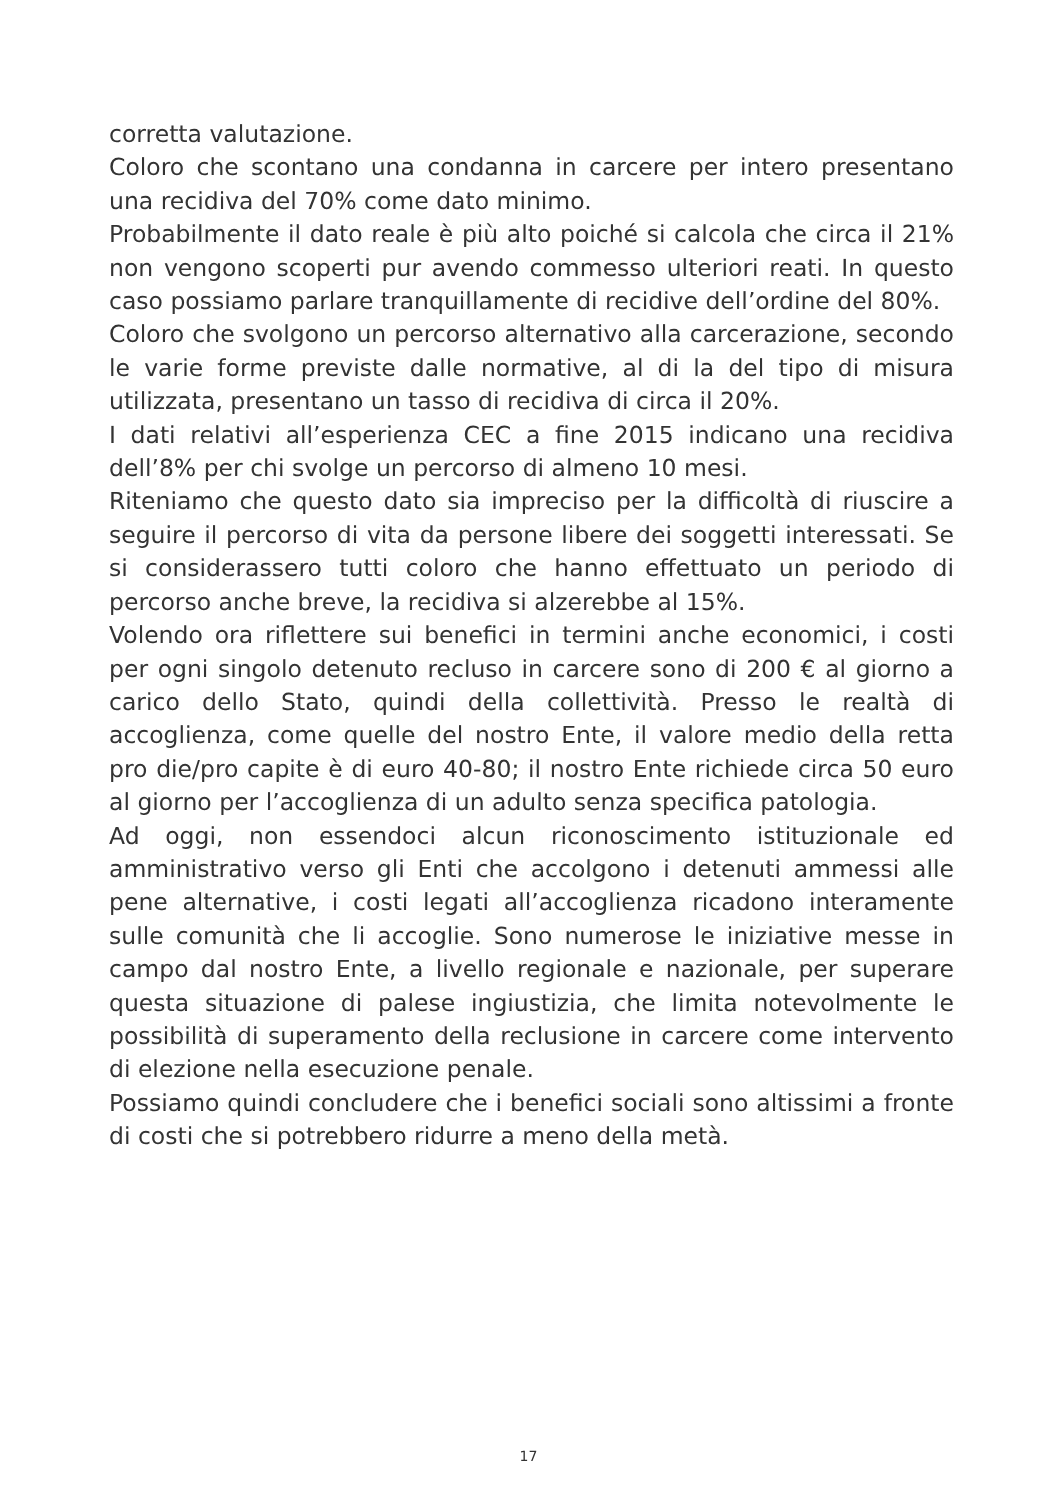corretta valutazione.
Coloro che scontano una condanna in carcere per intero presentano una recidiva del 70% come dato minimo.
Probabilmente il dato reale è più alto poiché si calcola che circa il 21% non vengono scoperti pur avendo commesso ulteriori reati. In questo caso possiamo parlare tranquillamente di recidive dell’ordine del 80%.
Coloro che svolgono un percorso alternativo alla carcerazione, secondo le varie forme previste dalle normative, al di la del tipo di misura utilizzata, presentano un tasso di recidiva di circa il 20%.
I dati relativi all’esperienza CEC a fine 2015 indicano una recidiva dell’8% per chi svolge un percorso di almeno 10 mesi.
Riteniamo che questo dato sia impreciso per la difficoltà di riuscire a seguire il percorso di vita da persone libere dei soggetti interessati. Se si considerassero tutti coloro che hanno effettuato un periodo di percorso anche breve, la recidiva si alzerebbe al 15%.
Volendo ora riflettere sui benefici in termini anche economici, i costi per ogni singolo detenuto recluso in carcere sono di 200 € al giorno a carico dello Stato, quindi della collettività. Presso le realtà di accoglienza, come quelle del nostro Ente, il valore medio della retta pro die/pro capite è di euro 40-80; il nostro Ente richiede circa 50 euro al giorno per l’accoglienza di un adulto senza specifica patologia.
Ad oggi, non essendoci alcun riconoscimento istituzionale ed amministrativo verso gli Enti che accolgono i detenuti ammessi alle pene alternative, i costi legati all’accoglienza ricadono interamente sulle comunità che li accoglie. Sono numerose le iniziative messe in campo dal nostro Ente, a livello regionale e nazionale, per superare questa situazione di palese ingiustizia, che limita notevolmente le possibilità di superamento della reclusione in carcere come intervento di elezione nella esecuzione penale.
Possiamo quindi concludere che i benefici sociali sono altissimi a fronte di costi che si potrebbero ridurre a meno della metà.
17